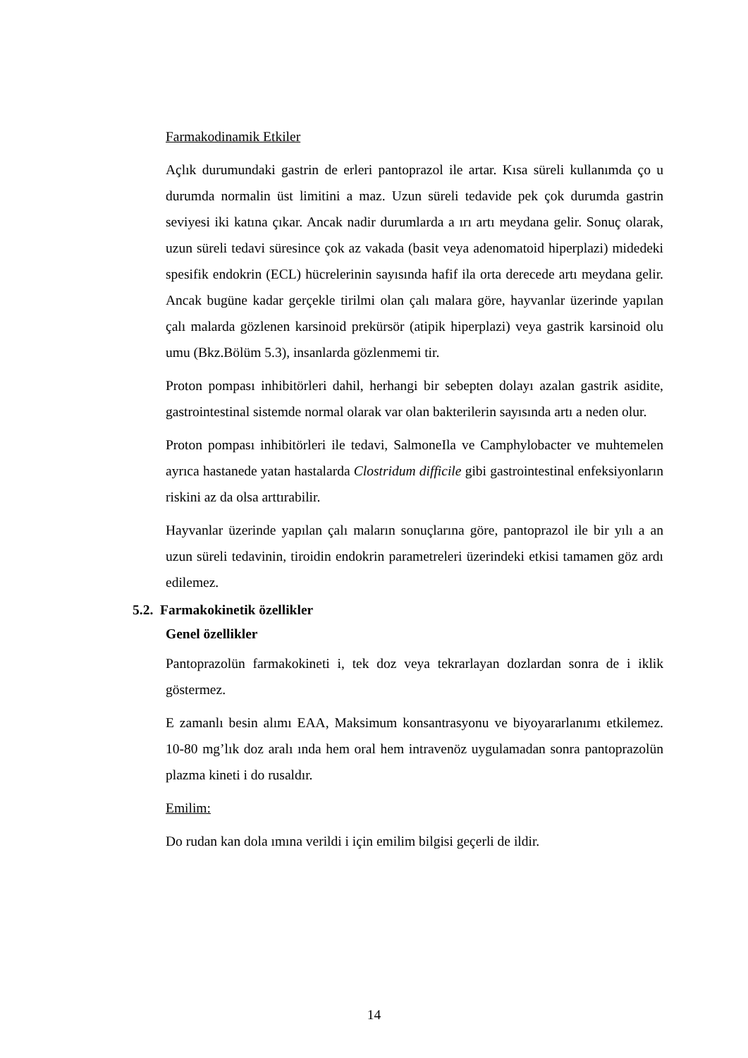Farmakodinamik Etkiler
Açlık durumundaki gastrin de erleri pantoprazol ile artar. Kısa süreli kullanımda ço u durumda normalin üst limitini a maz. Uzun süreli tedavide pek çok durumda gastrin seviyesi iki katına çıkar. Ancak nadir durumlarda a ırı artı meydana gelir. Sonuç olarak, uzun süreli tedavi süresince çok az vakada (basit veya adenomatoid hiperplazi) midedeki spesifik endokrin (ECL) hücrelerinin sayısında hafif ila orta derecede artı meydana gelir. Ancak bugüne kadar gerçekle tirilmi olan çalı malara göre, hayvanlar üzerinde yapılan çalı malarda gözlenen karsinoid prekürsör (atipik hiperplazi) veya gastrik karsinoid olu umu (Bkz.Bölüm 5.3), insanlarda gözlenmemi tir.
Proton pompası inhibitörleri dahil, herhangi bir sebepten dolayı azalan gastrik asidite, gastrointestinal sistemde normal olarak var olan bakterilerin sayısında artı a neden olur.
Proton pompası inhibitörleri ile tedavi, SalmoneIla ve Camphylobacter ve muhtemelen ayrıca hastanede yatan hastalarda Clostridum difficile gibi gastrointestinal enfeksiyonların riskini az da olsa arttırabilir.
Hayvanlar üzerinde yapılan çalı maların sonuçlarına göre, pantoprazol ile bir yılı a an uzun süreli tedavinin, tiroidin endokrin parametreleri üzerindeki etkisi tamamen göz ardı edilemez.
5.2. Farmakokinetik özellikler
Genel özellikler
Pantoprazolün farmakokineti i, tek doz veya tekrarlayan dozlardan sonra de i iklik göstermez.
E zamanlı besin alımı EAA, Maksimum konsantrasyonu ve biyoyararlanımı etkilemez. 10-80 mg’lık doz aralı ında hem oral hem intravenöz uygulamadan sonra pantoprazolün plazma kineti i do rusaldır.
Emilim:
Do rudan kan dola ımına verildi i için emilim bilgisi geçerli de ildir.
14